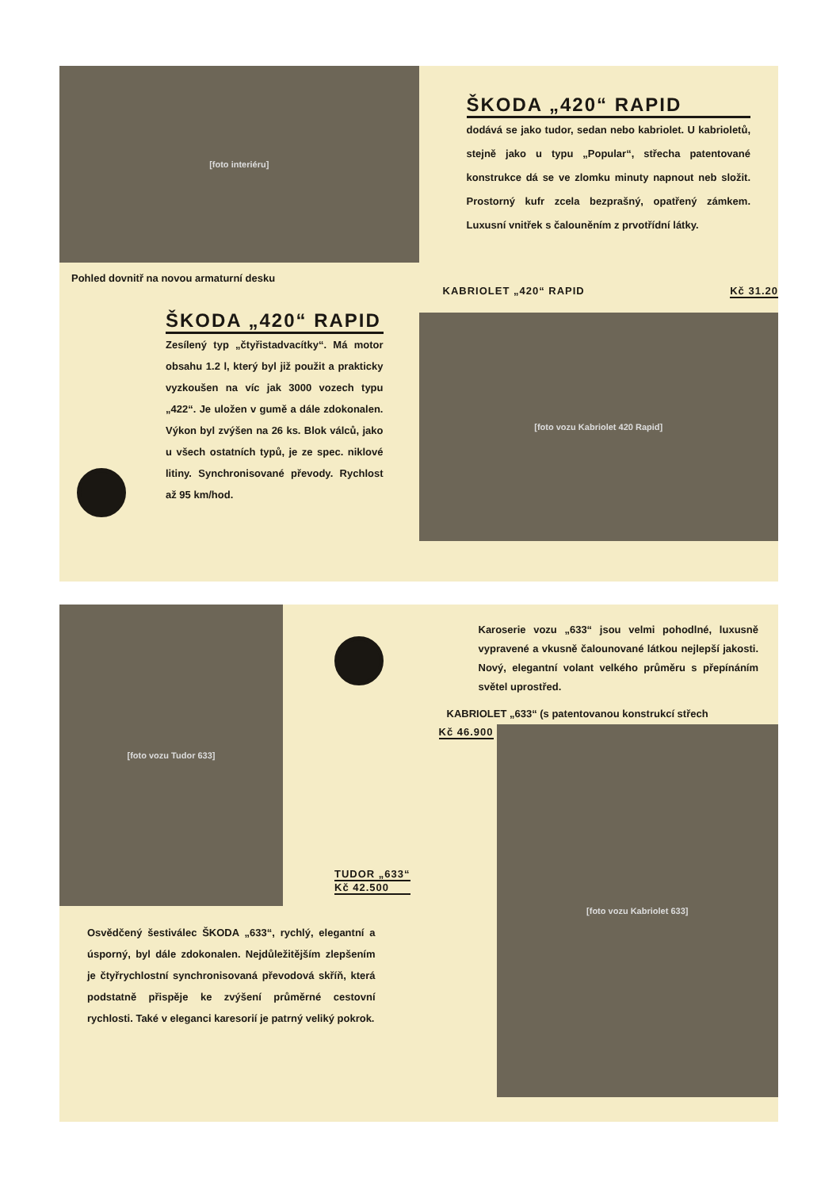[foto interiéru]
Pohled dovnitř na novou armaturní desku
ŠKODA „420“ RAPID
Zesílený typ „čtyřistadvacítky“. Má motor obsahu 1.2 l, který byl již použit a prakticky vyzkoušen na víc jak 3000 vozech typu „422“. Je uložen v gumě a dále zdokonalen. Výkon byl zvýšen na 26 ks. Blok válců, jako u všech ostatních typů, je ze spec. niklové litiny. Synchronisované převody. Rychlost až 95 km/hod.
ŠKODA „420“ RAPID
dodává se jako tudor, sedan nebo kabriolet. U kabrioletů, stejně jako u typu „Popular“, střecha patentované konstrukce dá se ve zlomku minuty napnout neb složit. Prostorný kufr zcela bezprašný, opatřený zámkem. Luxusní vnitřek s čalouněním z prvotřídní látky.
KABRIOLET „420“ RAPID Kč 31.20
[foto vozu Kabriolet 420 Rapid]
[foto vozu Tudor 633]
TUDOR „633“
Kč 42.500
Osvědčený šestiválec ŠKODA „633“, rychlý, elegantní a úsporný, byl dále zdokonalen. Nejdůležitějším zlepšením je čtyřrychlostní synchronisovaná převodová skříň, která podstatně přispěje ke zvýšení průměrné cestovní rychlosti. Také v eleganci karesorií je patrný veliký pokrok.
Karoserie vozu „633“ jsou velmi pohodlné, luxusně vypravené a vkusně čalounované látkou nejlepší jakosti. Nový, elegantní volant velkého průměru s přepínáním světel uprostřed.
KABRIOLET „633“ (s patentovanou konstrukcí střech
Kč 46.900
[foto vozu Kabriolet 633]